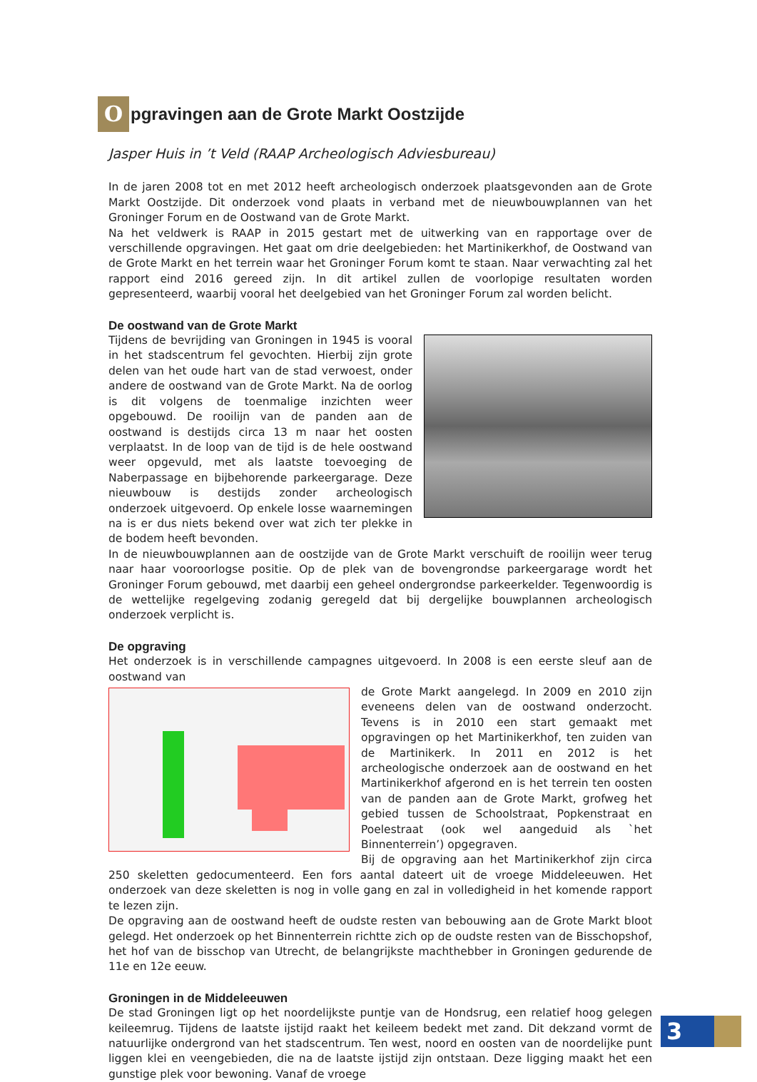Opgravingen aan de Grote Markt Oostzijde
Jasper Huis in ’t Veld (RAAP Archeologisch Adviesbureau)
In de jaren 2008 tot en met 2012 heeft archeologisch onderzoek plaatsgevonden aan de Grote Markt Oost­zijde. Dit onderzoek vond plaats in verband met de nieuwbouwplannen van het Groninger Forum en de Oostwand van de Grote Markt.
Na het veldwerk is RAAP in 2015 gestart met de uitwerking van en rapportage over de verschillende op­gravingen. Het gaat om drie deelgebieden: het Martinikerkhof, de Oostwand van de Grote Markt en het terrein waar het Groninger Forum komt te staan. Naar verwachting zal het rapport eind 2016 gereed zijn. In dit artikel zullen de voorlopige resultaten worden gepresenteerd, waarbij vooral het deelgebied van het Groninger Forum zal worden belicht.
De oostwand van de Grote Markt
Tijdens de bevrijding van Groningen in 1945 is vooral in het stadscentrum fel gevochten. Hierbij zijn grote delen van het oude hart van de stad verwoest, onder andere de oostwand van de Grote Markt. Na de oorlog is dit volgens de toenma­lige inzichten weer opgebouwd. De rooilijn van de panden aan de oostwand is destijds circa 13 m naar het oosten verplaatst. In de loop van de tijd is de hele oostwand weer opgevuld, met als laatste toevoeging de Naberpassage en bijbehorende parkeergarage. Deze nieuwbouw is destijds zonder archeologisch onderzoek uitgevoerd. Op enkele los­se waarnemingen na is er dus niets bekend over wat zich ter plekke in de bodem heeft bevonden.
In de nieuwbouwplannen aan de oostzijde van de Grote Markt verschuift de rooilijn weer terug naar haar vooroorlogse positie. Op de plek van de bovengrondse parkeergarage wordt het Groninger Forum gebouwd, met daarbij een geheel ondergrondse parkeerkelder. Tegenwoordig is de wettelijke regelgeving zodanig geregeld dat bij dergelijke bouwplannen archeologisch onderzoek verplicht is.
De opgraving
Het onderzoek is in verschillende campagnes uitgevoerd. In 2008 is een eerste sleuf aan de oostwand van
de Grote Markt aangelegd. In 2009 en 2010 zijn eveneens delen van de oostwand onderzocht. Tevens is in 2010 een start gemaakt met opgravingen op het Martinikerk­hof, ten zuiden van de Martinikerk. In 2011 en 2012 is het archeologische onderzoek aan de oostwand en het Martinikerkhof afgerond en is het terrein ten oosten van de panden aan de Grote Markt, grofweg het gebied tus­sen de Schoolstraat, Popkenstraat en Poelestraat (ook wel aangeduid als `het Binnenterrein’) opgegraven.
Bij de opgraving aan het Martinikerkhof zijn circa 250 skeletten gedocumenteerd. Een fors aantal dateert uit de vroege Middeleeuwen. Het onderzoek van deze skeletten is nog in volle gang en zal in volledigheid in het komende rapport te lezen zijn.
De opgraving aan de oostwand heeft de oudste resten van bebouwing aan de Grote Markt bloot gelegd. Het onderzoek op het Binnenterrein richtte zich op de oudste resten van de Bisschopshof, het hof van de bisschop van Utrecht, de belangrijkste machthebber in Groningen gedurende de 11e en 12e eeuw.
Groningen in de Middeleeuwen
De stad Groningen ligt op het noordelijkste puntje van de Hondsrug, een relatief hoog gelegen keileemrug. Tijdens de laatste ijstijd raakt het keileem bedekt met zand. Dit dekzand vormt de natuurlijke ondergrond van het stadscentrum. Ten west, noord en oosten van de noordelijke punt liggen klei en veengebieden, die na de laatste ijstijd zijn ontstaan. Deze ligging maakt het een gunstige plek voor bewoning. Vanaf de vroege
3